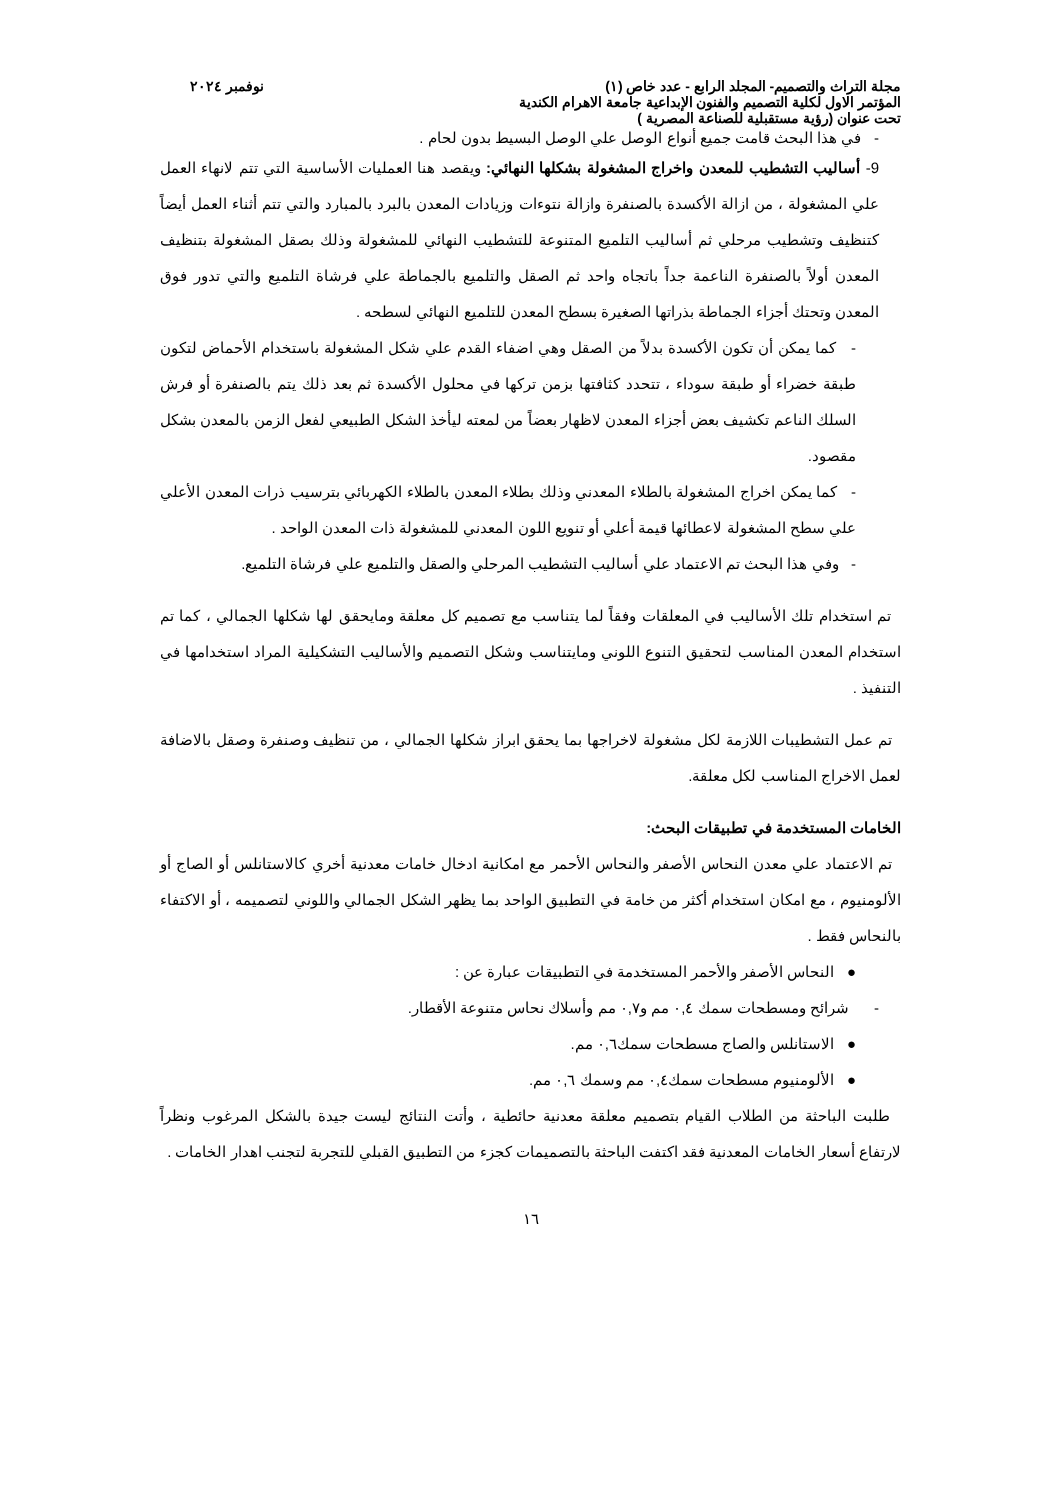مجلة التراث والتصميم- المجلد الرابع - عدد خاص (١) نوفمبر ٢٠٢٤
المؤتمر الاول لكلية التصميم والفنون الإبداعية جامعة الاهرام الكندية
تحت عنوان (رؤية مستقبلية للصناعة المصرية )
- في هذا البحث قامت جميع أنواع الوصل علي الوصل البسيط بدون لحام .
9- أساليب التشطيب للمعدن واخراج المشغولة بشكلها النهائي: ويقصد هنا العمليات الأساسية التي تتم لانهاء العمل علي المشغولة ، من ازالة الأكسدة بالصنفرة وازالة نتوءات وزيادات المعدن بالبرد بالمبارد والتي تتم أثناء العمل أيضاً كتنظيف وتشطيب مرحلي ثم أساليب التلميع المتنوعة للتشطيب النهائي للمشغولة وذلك بصقل المشغولة بتنظيف المعدن أولاً بالصنفرة الناعمة جداً باتجاه واحد ثم الصقل والتلميع بالجماطة علي فرشاة التلميع والتي تدور فوق المعدن وتحتك أجزاء الجماطة بذراتها الصغيرة بسطح المعدن للتلميع النهائي لسطحه .
- كما يمكن أن تكون الأكسدة بدلاً من الصقل وهي اضفاء القدم علي شكل المشغولة باستخدام الأحماض لتكون طبقة خضراء أو طبقة سوداء ، تتحدد كثافتها بزمن تركها في محلول الأكسدة ثم بعد ذلك يتم بالصنفرة أو فرش السلك الناعم تكشيف بعض أجزاء المعدن لاظهار بعضاً من لمعته ليأخذ الشكل الطبيعي لفعل الزمن بالمعدن بشكل مقصود.
- كما يمكن اخراج المشغولة بالطلاء المعدني وذلك بطلاء المعدن بالطلاء الكهربائي بترسيب ذرات المعدن الأعلي علي سطح المشغولة لاعطائها قيمة أعلي أو تنويع اللون المعدني للمشغولة ذات المعدن الواحد .
- وفي هذا البحث تم الاعتماد علي أساليب التشطيب المرحلي والصقل والتلميع علي فرشاة التلميع.
تم استخدام تلك الأساليب في المعلقات وفقاً لما يتناسب مع تصميم كل معلقة ومايحقق لها شكلها الجمالي ، كما تم استخدام المعدن المناسب لتحقيق التنوع اللوني ومايتناسب وشكل التصميم والأساليب التشكيلية المراد استخدامها في التنفيذ .
تم عمل التشطيبات اللازمة لكل مشغولة لاخراجها بما يحقق ابراز شكلها الجمالي ، من تنظيف وصنفرة وصقل بالاضافة لعمل الاخراج المناسب لكل معلقة.
الخامات المستخدمة في تطبيقات البحث:
تم الاعتماد علي معدن النحاس الأصفر والنحاس الأحمر مع امكانية ادخال خامات معدنية أخري كالاستانلس أو الصاج أو الألومنيوم ، مع امكان استخدام أكثر من خامة في التطبيق الواحد بما يظهر الشكل الجمالي واللوني لتصميمه ، أو الاكتفاء بالنحاس فقط .
● النحاس الأصفر والأحمر المستخدمة في التطبيقات عبارة عن :
- شرائح ومسطحات سمك ٠,٤ مم و٠,٧ مم وأسلاك نحاس متنوعة الأقطار.
● الاستانلس والصاج مسطحات سمك٠,٦ مم.
● الألومنيوم مسطحات سمك٠,٤ مم وسمك ٠,٦ مم.
طلبت الباحثة من الطلاب القيام بتصميم معلقة معدنية حائطية ، وأتت النتائج ليست جيدة بالشكل المرغوب ونظراً لارتفاع أسعار الخامات المعدنية فقد اكتفت الباحثة بالتصميمات كجزء من التطبيق القبلي للتجربة لتجنب اهدار الخامات .
١٦